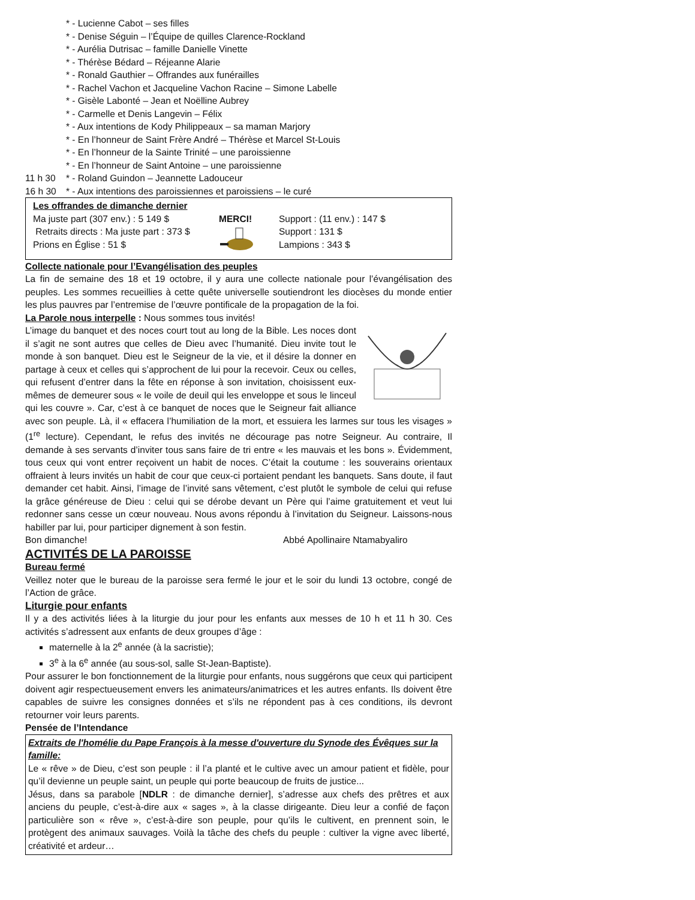* - Lucienne Cabot – ses filles
* - Denise Séguin – l’Équipe de quilles Clarence-Rockland
* - Aurélia Dutrisac – famille Danielle Vinette
* - Thérèse Bédard – Réjeanne Alarie
* - Ronald Gauthier – Offrandes aux funérailles
* - Rachel Vachon et Jacqueline Vachon Racine – Simone Labelle
* - Gisèle Labonté – Jean et Noëlline Aubrey
* - Carmelle et Denis Langevin – Félix
* - Aux intentions de Kody Philippeaux – sa maman Marjory
* - En l’honneur de Saint Frère André – Thérèse et Marcel St-Louis
* - En l’honneur de la Sainte Trinité – une paroissienne
* - En l’honneur de Saint Antoine – une paroissienne
11 h 30 * - Roland Guindon – Jeannette Ladouceur
16 h 30 * - Aux intentions des paroissiennes et paroissiens – le curé
Les offrandes de dimanche dernier
Ma juste part (307 env.) : 5 149 $
Retraits directs : Ma juste part : 373 $
Prions en Église : 51 $
MERCI! Support : (11 env.) : 147 $
Support : 131 $
Lampions : 343 $
Collecte nationale pour l’Evangélisation des peuples
La fin de semaine des 18 et 19 octobre, il y aura une collecte nationale pour l’évangélisation des peuples. Les sommes recueillies à cette quête universelle soutiendront les diocèses du monde entier les plus pauvres par l’entremise de l’œuvre pontificale de la propagation de la foi.
La Parole nous interpelle : Nous sommes tous invités!
L’image du banquet et des noces court tout au long de la Bible. Les noces dont il s’agit ne sont autres que celles de Dieu avec l’humanité. Dieu invite tout le monde à son banquet. Dieu est le Seigneur de la vie, et il désire la donner en partage à ceux et celles qui s’approchent de lui pour la recevoir. Ceux ou celles, qui refusent d’entrer dans la fête en réponse à son invitation, choisissent eux-mêmes de demeurer sous « le voile de deuil qui les enveloppe et sous le linceul qui les couvre ». Car, c’est à ce banquet de noces que le Seigneur fait alliance avec son peuple. Là, il « effacera l’humiliation de la mort, et essuiera les larmes sur tous les visages » (1<sup>re</sup> lecture). Cependant, le refus des invités ne décourage pas notre Seigneur. Au contraire, Il demande à ses servants d’inviter tous sans faire de tri entre « les mauvais et les bons ». Évidemment, tous ceux qui vont entrer reçoivent un habit de noces. C’était la coutume : les souverains orientaux offraient à leurs invités un habit de cour que ceux-ci portaient pendant les banquets. Sans doute, il faut demander cet habit. Ainsi, l’image de l’invité sans vêtement, c’est plutôt le symbole de celui qui refuse la grâce généreuse de Dieu : celui qui se dérobe devant un Père qui l’aime gratuitement et veut lui redonner sans cesse un cœur nouveau. Nous avons répondu à l’invitation du Seigneur. Laissons-nous habiller par lui, pour participer dignement à son festin.
Bon dimanche! Abbé Apollinaire Ntamabyaliro
ACTIVITÉS DE LA PAROISSE
Bureau fermé
Veillez noter que le bureau de la paroisse sera fermé le jour et le soir du lundi 13 octobre, congé de l’Action de grâce.
Liturgie pour enfants
Il y a des activités liées à la liturgie du jour pour les enfants aux messes de 10 h et 11 h 30. Ces activités s’adressent aux enfants de deux groupes d’âge :
maternelle à la 2<sup>e</sup> année (à la sacristie);
3<sup>e</sup> à la 6<sup>e</sup> année (au sous-sol, salle St-Jean-Baptiste).
Pour assurer le bon fonctionnement de la liturgie pour enfants, nous suggérons que ceux qui participent doivent agir respectueusement envers les animateurs/animatrices et les autres enfants. Ils doivent être capables de suivre les consignes données et s’ils ne répondent pas à ces conditions, ils devront retourner voir leurs parents.
Pensée de l’Intendance
Extraits de l'homélie du Pape François à la messe d'ouverture du Synode des Évêques sur la famille:
Le « rêve » de Dieu, c’est son peuple : il l’a planté et le cultive avec un amour patient et fidèle, pour qu’il devienne un peuple saint, un peuple qui porte beaucoup de fruits de justice...
Jésus, dans sa parabole [NDLR : de dimanche dernier], s’adresse aux chefs des prêtres et aux anciens du peuple, c’est-à-dire aux « sages », à la classe dirigeante. Dieu leur a confié de façon particulière son « rêve », c’est-à-dire son peuple, pour qu’ils le cultivent, en prennent soin, le protègent des animaux sauvages. Voilà la tâche des chefs du peuple : cultiver la vigne avec liberté, créativité et ardeur…